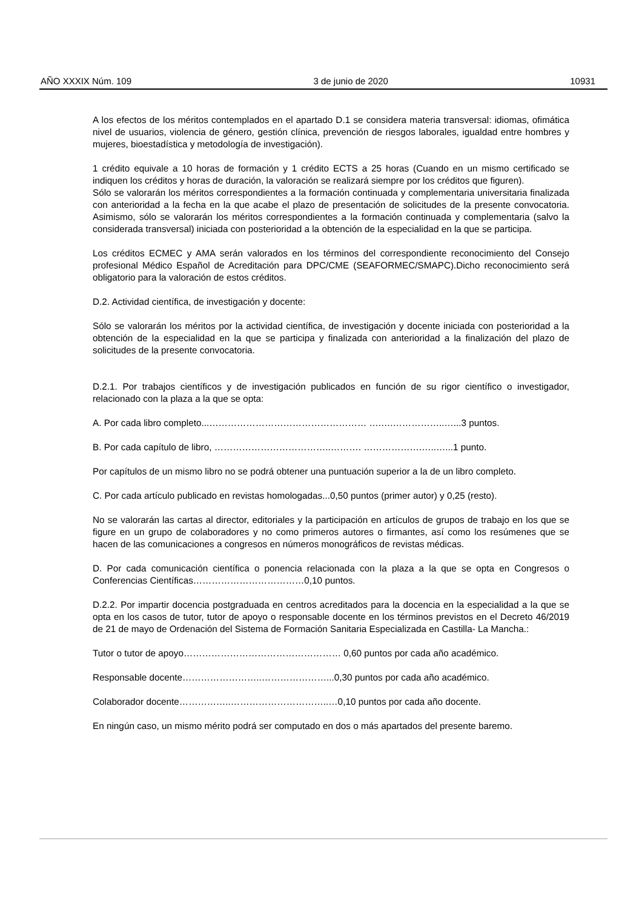AÑO XXXIX Núm. 109 3 de junio de 2020 10931
A los efectos de los méritos contemplados en el apartado D.1 se considera materia transversal: idiomas, ofimática nivel de usuarios, violencia de género, gestión clínica, prevención de riesgos laborales, igualdad entre hombres y mujeres, bioestadística y metodología de investigación).
1 crédito equivale a 10 horas de formación y 1 crédito ECTS a 25 horas (Cuando en un mismo certificado se indiquen los créditos y horas de duración, la valoración se realizará siempre por los créditos que figuren).
Sólo se valorarán los méritos correspondientes a la formación continuada y complementaria universitaria finalizada con anterioridad a la fecha en la que acabe el plazo de presentación de solicitudes de la presente convocatoria. Asimismo, sólo se valorarán los méritos correspondientes a la formación continuada y complementaria (salvo la considerada transversal) iniciada con posterioridad a la obtención de la especialidad en la que se participa.
Los créditos ECMEC y AMA serán valorados en los términos del correspondiente reconocimiento del Consejo profesional Médico Español de Acreditación para DPC/CME (SEAFORMEC/SMAPC).Dicho reconocimiento será obligatorio para la valoración de estos créditos.
D.2. Actividad científica, de investigación y docente:
Sólo se valorarán los méritos por la actividad científica, de investigación y docente iniciada con posterioridad a la obtención de la especialidad en la que se participa y finalizada con anterioridad a la finalización del plazo de solicitudes de la presente convocatoria.
D.2.1. Por trabajos científicos y de investigación publicados en función de su rigor científico o investigador, relacionado con la plaza a la que se opta:
A. Por cada libro completo...…………………………………………… ….….……………..…...3 puntos.
B. Por cada capítulo de libro, ………………………………..………. ……………….…..…...1 punto.
Por capítulos de un mismo libro no se podrá obtener una puntuación superior a la de un libro completo.
C. Por cada artículo publicado en revistas homologadas...0,50 puntos (primer autor) y 0,25 (resto).
No se valorarán las cartas al director, editoriales y la participación en artículos de grupos de trabajo en los que se figure en un grupo de colaboradores y no como primeros autores o firmantes, así como los resúmenes que se hacen de las comunicaciones a congresos en números monográficos de revistas médicas.
D. Por cada comunicación científica o ponencia relacionada con la plaza a la que se opta en Congresos o Conferencias Científicas………………………………0,10 puntos.
D.2.2. Por impartir docencia postgraduada en centros acreditados para la docencia en la especialidad a la que se opta en los casos de tutor, tutor de apoyo o responsable docente en los términos previstos en el Decreto 46/2019 de 21 de mayo de Ordenación del Sistema de Formación Sanitaria Especializada en Castilla- La Mancha.:
Tutor o tutor de apoyo…………………………………………… 0,60 puntos por cada año académico.
Responsable docente……………………..…………………...0,30 puntos por cada año académico.
Colaborador docente……………..…………………………..…0,10 puntos por cada año docente.
En ningún caso, un mismo mérito podrá ser computado en dos o más apartados del presente baremo.